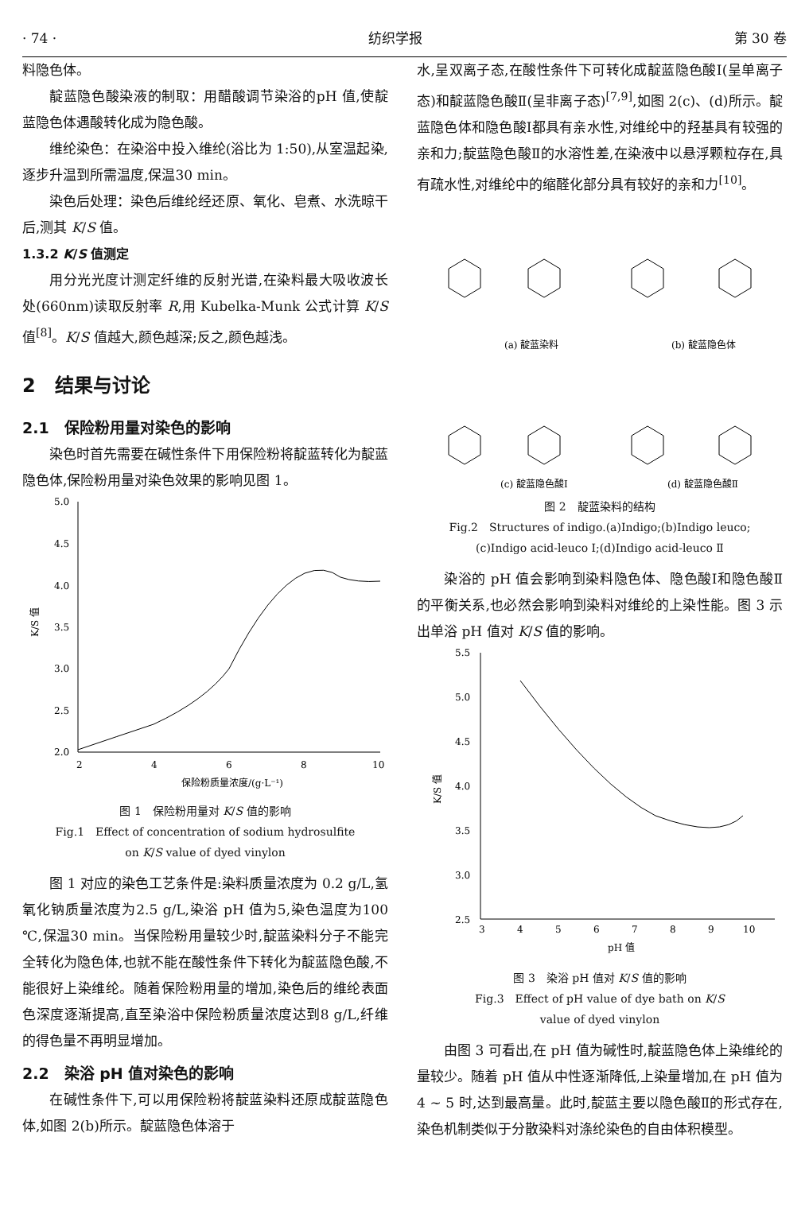· 74 · 纺织学报 第 30 卷
料隐色体。
靛蓝隐色酸染液的制取：用醋酸调节染浴的pH 值,使靛蓝隐色体遇酸转化成为隐色酸。
维纶染色：在染浴中投入维纶(浴比为 1:50),从室温起染,逐步升温到所需温度,保温30 min。
染色后处理：染色后维纶经还原、氧化、皂煮、水洗晾干后,测其 K/S 值。
1.3.2 K/S 值测定
用分光光度计测定纤维的反射光谱,在染料最大吸收波长处(660nm)读取反射率 R,用 Kubelka-Munk 公式计算 K/S 值<sup>[8]</sup>。K/S 值越大,颜色越深;反之,颜色越浅。
2　结果与讨论
2.1　保险粉用量对染色的影响
染色时首先需要在碱性条件下用保险粉将靛蓝转化为靛蓝隐色体,保险粉用量对染色效果的影响见图 1。
5.0
4.5
4.0
3.5
3.0
2.5
2.0
K/S 值
2
4
6
8
10
保险粉质量浓度/(g·L⁻¹)
图 1　保险粉用量对 K/S 值的影响
Fig.1　Effect of concentration of sodium hydrosulfite
on K/S value of dyed vinylon
图 1 对应的染色工艺条件是:染料质量浓度为 0.2 g/L,氢氧化钠质量浓度为2.5 g/L,染浴 pH 值为5,染色温度为100 ℃,保温30 min。当保险粉用量较少时,靛蓝染料分子不能完全转化为隐色体,也就不能在酸性条件下转化为靛蓝隐色酸,不能很好上染维纶。随着保险粉用量的增加,染色后的维纶表面色深度逐渐提高,直至染浴中保险粉质量浓度达到8 g/L,纤维的得色量不再明显增加。
2.2　染浴 pH 值对染色的影响
在碱性条件下,可以用保险粉将靛蓝染料还原成靛蓝隐色体,如图 2(b)所示。靛蓝隐色体溶于
水,呈双离子态,在酸性条件下可转化成靛蓝隐色酸Ⅰ(呈单离子态)和靛蓝隐色酸Ⅱ(呈非离子态)<sup>[7,9]</sup>,如图 2(c)、(d)所示。靛蓝隐色体和隐色酸Ⅰ都具有亲水性,对维纶中的羟基具有较强的亲和力;靛蓝隐色酸Ⅱ的水溶性差,在染液中以悬浮颗粒存在,具有疏水性,对维纶中的缩醛化部分具有较好的亲和力<sup>[10]</sup>。
(a) 靛蓝染料
(b) 靛蓝隐色体
(c) 靛蓝隐色酸Ⅰ
(d) 靛蓝隐色酸Ⅱ
图 2　靛蓝染料的结构
Fig.2　Structures of indigo.(a)Indigo;(b)Indigo leuco;
(c)Indigo acid-leuco Ⅰ;(d)Indigo acid-leuco Ⅱ
染浴的 pH 值会影响到染料隐色体、隐色酸Ⅰ和隐色酸Ⅱ的平衡关系,也必然会影响到染料对维纶的上染性能。图 3 示出单浴 pH 值对 K/S 值的影响。
5.5
5.0
4.5
4.0
3.5
3.0
2.5
K/S 值
3
4
5
6
7
8
9
10
pH 值
图 3　染浴 pH 值对 K/S 值的影响
Fig.3　Effect of pH value of dye bath on K/S
value of dyed vinylon
由图 3 可看出,在 pH 值为碱性时,靛蓝隐色体上染维纶的量较少。随着 pH 值从中性逐渐降低,上染量增加,在 pH 值为 4 ~ 5 时,达到最高量。此时,靛蓝主要以隐色酸Ⅱ的形式存在,染色机制类似于分散染料对涤纶染色的自由体积模型。